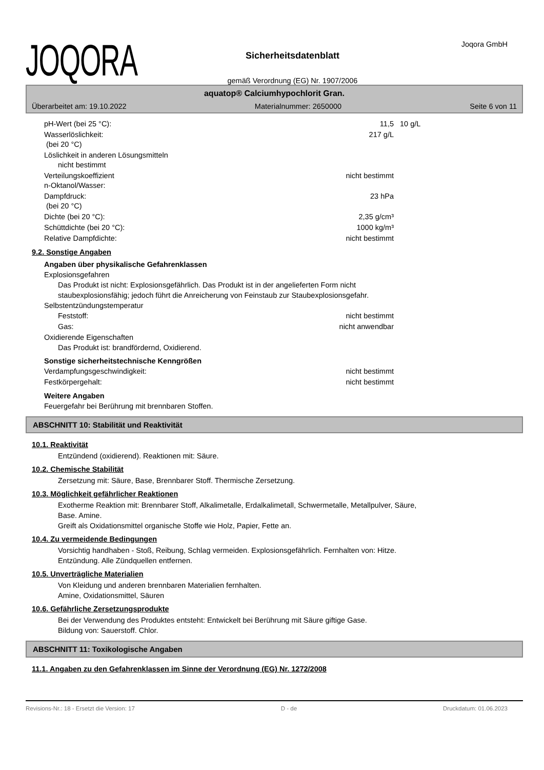JOQORA
Sicherheitsdatenblatt
gemäß Verordnung (EG) Nr. 1907/2006
Joqora GmbH
aquatop® Calciumhypochlorit Gran.
Überarbeitet am: 19.10.2022 Materialnummer: 2650000 Seite 6 von 11
| pH-Wert (bei 25 °C): | 11,5 | 10 g/L |
| Wasserlöslichkeit: (bei 20 °C) | 217 g/L | |
| Löslichkeit in anderen Lösungsmitteln nicht bestimmt | | |
| Verteilungskoeffizient n-Oktanol/Wasser: | nicht bestimmt | |
| Dampfdruck: (bei 20 °C) | 23 hPa | |
| Dichte (bei 20 °C): | 2,35 g/cm³ | |
| Schüttdichte (bei 20 °C): | 1000 kg/m³ | |
| Relative Dampfdichte: | nicht bestimmt | |
9.2. Sonstige Angaben
Angaben über physikalische Gefahrenklassen
Explosionsgefahren
Das Produkt ist nicht: Explosionsgefährlich. Das Produkt ist in der angelieferten Form nicht
staubexplosionsfähig; jedoch führt die Anreicherung von Feinstaub zur Staubexplosionsgefahr.
Selbstentzündungstemperatur
| Feststoff: | nicht bestimmt | |
| Gas: | nicht anwendbar | |
Oxidierende Eigenschaften
Das Produkt ist: brandfördernd, Oxidierend.
Sonstige sicherheitstechnische Kenngrößen
| Verdampfungsgeschwindigkeit: | nicht bestimmt | |
| Festkörpergehalt: | nicht bestimmt | |
Weitere Angaben
Feuergefahr bei Berührung mit brennbaren Stoffen.
ABSCHNITT 10: Stabilität und Reaktivität
10.1. Reaktivität
Entzündend (oxidierend). Reaktionen mit: Säure.
10.2. Chemische Stabilität
Zersetzung mit: Säure, Base, Brennbarer Stoff. Thermische Zersetzung.
10.3. Möglichkeit gefährlicher Reaktionen
Exotherme Reaktion mit: Brennbarer Stoff, Alkalimetalle, Erdalkalimetall, Schwermetalle, Metallpulver, Säure,
Base. Amine.
Greift als Oxidationsmittel organische Stoffe wie Holz, Papier, Fette an.
10.4. Zu vermeidende Bedingungen
Vorsichtig handhaben - Stoß, Reibung, Schlag vermeiden. Explosionsgefährlich. Fernhalten von: Hitze.
Entzündung. Alle Zündquellen entfernen.
10.5. Unverträgliche Materialien
Von Kleidung und anderen brennbaren Materialien fernhalten.
Amine, Oxidationsmittel, Säuren
10.6. Gefährliche Zersetzungsprodukte
Bei der Verwendung des Produktes entsteht: Entwickelt bei Berührung mit Säure giftige Gase.
Bildung von: Sauerstoff. Chlor.
ABSCHNITT 11: Toxikologische Angaben
11.1. Angaben zu den Gefahrenklassen im Sinne der Verordnung (EG) Nr. 1272/2008
Revisions-Nr.: 18 - Ersetzt die Version: 17 D - de Druckdatum: 01.06.2023